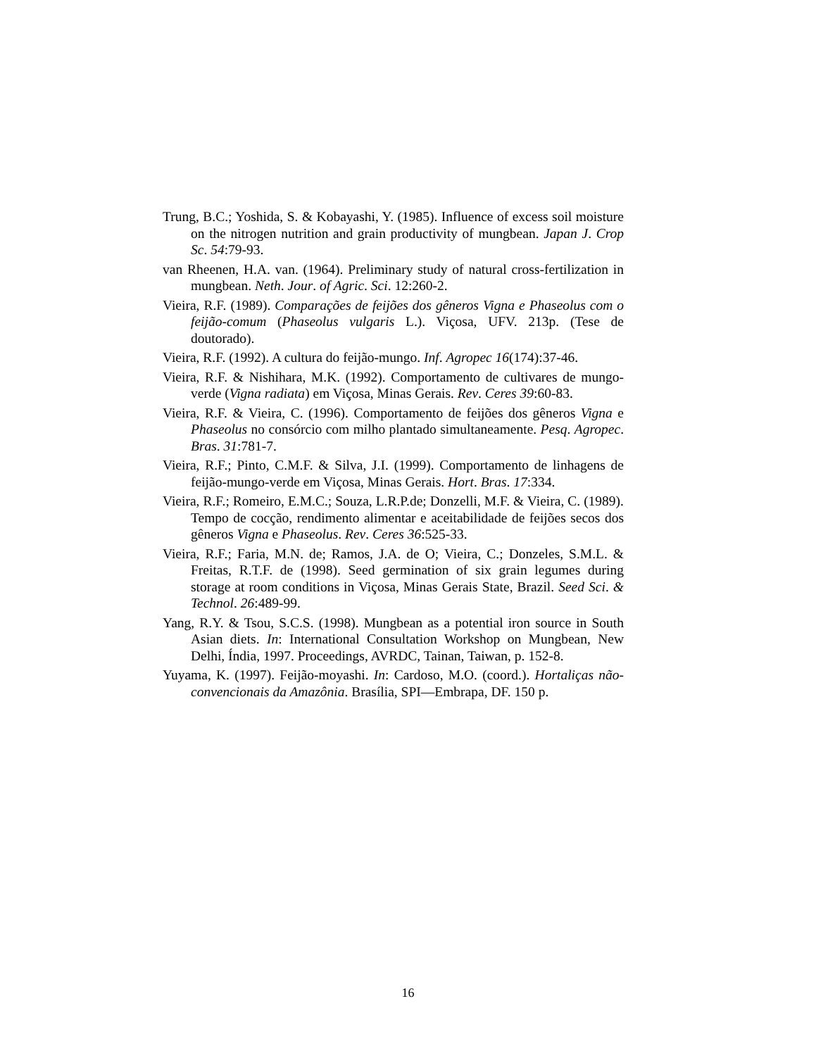Trung, B.C.; Yoshida, S. & Kobayashi, Y. (1985). Influence of excess soil moisture on the nitrogen nutrition and grain productivity of mungbean. Japan J. Crop Sc. 54:79-93.
van Rheenen, H.A. van. (1964). Preliminary study of natural cross-fertilization in mungbean. Neth. Jour. of Agric. Sci. 12:260-2.
Vieira, R.F. (1989). Comparações de feijões dos gêneros Vigna e Phaseolus com o feijão-comum (Phaseolus vulgaris L.). Viçosa, UFV. 213p. (Tese de doutorado).
Vieira, R.F. (1992). A cultura do feijão-mungo. Inf. Agropec 16(174):37-46.
Vieira, R.F. & Nishihara, M.K. (1992). Comportamento de cultivares de mungo-verde (Vigna radiata) em Viçosa, Minas Gerais. Rev. Ceres 39:60-83.
Vieira, R.F. & Vieira, C. (1996). Comportamento de feijões dos gêneros Vigna e Phaseolus no consórcio com milho plantado simultaneamente. Pesq. Agropec. Bras. 31:781-7.
Vieira, R.F.; Pinto, C.M.F. & Silva, J.I. (1999). Comportamento de linhagens de feijão-mungo-verde em Viçosa, Minas Gerais. Hort. Bras. 17:334.
Vieira, R.F.; Romeiro, E.M.C.; Souza, L.R.P.de; Donzelli, M.F. & Vieira, C. (1989). Tempo de cocção, rendimento alimentar e aceitabilidade de feijões secos dos gêneros Vigna e Phaseolus. Rev. Ceres 36:525-33.
Vieira, R.F.; Faria, M.N. de; Ramos, J.A. de O; Vieira, C.; Donzeles, S.M.L. & Freitas, R.T.F. de (1998). Seed germination of six grain legumes during storage at room conditions in Viçosa, Minas Gerais State, Brazil. Seed Sci. & Technol. 26:489-99.
Yang, R.Y. & Tsou, S.C.S. (1998). Mungbean as a potential iron source in South Asian diets. In: International Consultation Workshop on Mungbean, New Delhi, Índia, 1997. Proceedings, AVRDC, Tainan, Taiwan, p. 152-8.
Yuyama, K. (1997). Feijão-moyashi. In: Cardoso, M.O. (coord.). Hortaliças não-convencionais da Amazônia. Brasília, SPI—Embrapa, DF. 150 p.
16